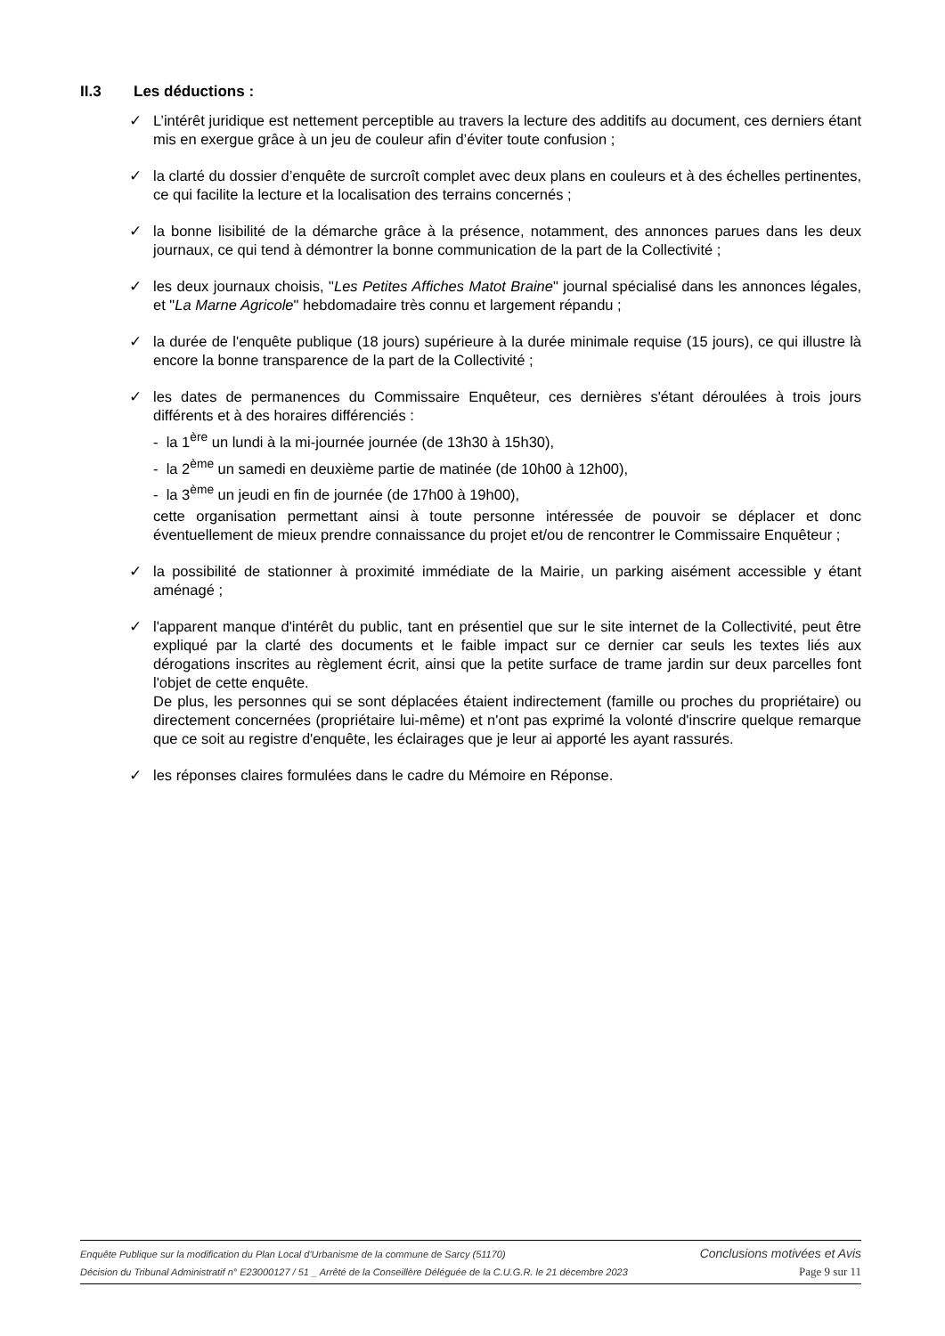II.3 Les déductions :
✓ L’intérêt juridique est nettement perceptible au travers la lecture des additifs au document, ces derniers étant mis en exergue grâce à un jeu de couleur afin d’éviter toute confusion ;
✓ la clarté du dossier d’enquête de surcroît complet avec deux plans en couleurs et à des échelles pertinentes, ce qui facilite la lecture et la localisation des terrains concernés ;
✓ la bonne lisibilité de la démarche grâce à la présence, notamment, des annonces parues dans les deux journaux, ce qui tend à démontrer la bonne communication de la part de la Collectivité ;
✓ les deux journaux choisis, "Les Petites Affiches Matot Braine" journal spécialisé dans les annonces légales, et "La Marne Agricole" hebdomadaire très connu et largement répandu ;
✓ la durée de l'enquête publique (18 jours) supérieure à la durée minimale requise (15 jours), ce qui illustre là encore la bonne transparence de la part de la Collectivité ;
✓ les dates de permanences du Commissaire Enquêteur, ces dernières s'étant déroulées à trois jours différents et à des horaires différenciés :
- la 1<sup>ère</sup> un lundi à la mi-journée journée (de 13h30 à 15h30),
- la 2<sup>ème</sup> un samedi en deuxième partie de matinée (de 10h00 à 12h00),
- la 3<sup>ème</sup> un jeudi en fin de journée (de 17h00 à 19h00),
cette organisation permettant ainsi à toute personne intéressée de pouvoir se déplacer et donc éventuellement de mieux prendre connaissance du projet et/ou de rencontrer le Commissaire Enquêteur ;
✓ la possibilité de stationner à proximité immédiate de la Mairie, un parking aisément accessible y étant aménagé ;
✓ l'apparent manque d'intérêt du public, tant en présentiel que sur le site internet de la Collectivité, peut être expliqué par la clarté des documents et le faible impact sur ce dernier car seuls les textes liés aux dérogations inscrites au règlement écrit, ainsi que la petite surface de trame jardin sur deux parcelles font l'objet de cette enquête.
De plus, les personnes qui se sont déplacées étaient indirectement (famille ou proches du propriétaire) ou directement concernées (propriétaire lui-même) et n'ont pas exprimé la volonté d'inscrire quelque remarque que ce soit au registre d'enquête, les éclairages que je leur ai apporté les ayant rassurés.
✓ les réponses claires formulées dans le cadre du Mémoire en Réponse.
Enquête Publique sur la modification du Plan Local d'Urbanisme de la commune de Sarcy (51170) Conclusions motivées et Avis
Décision du Tribunal Administratif n° E23000127 / 51 _ Arrêté de la Conseillère Déléguée de la C.U.G.R. le 21 décembre 2023 Page 9 sur 11